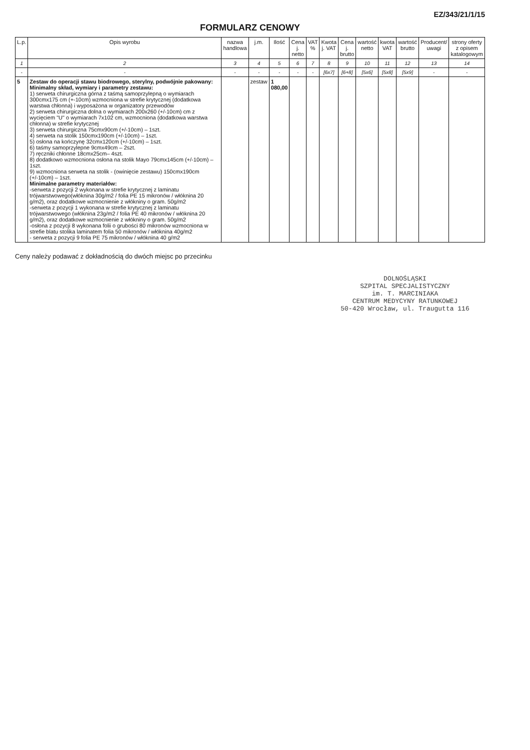EZ/343/21/1/15
FORMULARZ CENOWY
| L.p. | Opis wyrobu | nazwa handlowa | j.m. | Ilość | Cena j. netto | VAT % | Kwota j. VAT | Cena j. brutto | wartość netto | kwota VAT | wartość brutto | Producent/ uwagi | strony oferty z opisem katalogowym |
| --- | --- | --- | --- | --- | --- | --- | --- | --- | --- | --- | --- | --- | --- |
| 1 | 2 | 3 | 4 | 5 | 6 | 7 | 8 | 9 | 10 | 11 | 12 | 13 | 14 |
| - | - | - | - | - | - | - | [6x7] | [6+8] | [5x6] | [5x8] | [5x9] | - | - |
| 5 | Zestaw do operacji stawu biodrowego, sterylny, podwójnie pakowany: Minimalny skład, wymiary i parametry zestawu: 1) serweta chirurgiczna górna z taśmą samoprzylepną o wymiarach 300cmx175 cm (+-10cm) wzmocniona w strefie krytycznej (dodatkowa warstwa chłonna) i wyposażona w organizatory przewodów 2) serweta chirurgiczna dolna o wymiarach 200x260 (+/-10cm) cm z wycięciem "U" o wymiarach 7x102 cm, wzmocniona (dodatkowa warstwa chłonna) w strefie krytycznej 3) serweta chirurgiczna 75cmx90cm (+/-10cm) – 1szt. 4) serweta na stolik 150cmx190cm (+/-10cm) – 1szt. 5) osłona na kończynę 32cmx120cm (+/-10cm) – 1szt. 6) taśmy samoprzylepne 9cmx49cm – 2szt. 7) ręczniki chłonne 18cmx25cm– 4szt. 8) dodatkowo wzmocniona osłona na stolik Mayo 79cmx145cm (+/-10cm) – 1szt. 9) wzmocniona serweta na stolik - (owinięcie zestawu) 150cmx190cm (+/-10cm) – 1szt. Minimalne parametry materiałów: -serweta z pozycji 2 wykonana w strefie krytycznej z laminatu trójwarstwowego(włóknina 30g/m2 / folia PE 15 mikronów / włóknina 20 g/m2), oraz dodatkowe wzmocnienie z włókniny o gram. 50g/m2 -serweta z pozycji 1 wykonana w strefie krytycznej z laminatu trójwarstwowego (włóknina 23g/m2 / folia PE 40 mikronów / włóknina 20 g/m2), oraz dodatkowe wzmocnienie z włókniny o gram. 50g/m2 -osłona z pozycji 8 wykonana folii o grubości 80 mikronów wzmocniona w strefie blatu stolika laminatem folia 50 mikronów / włóknina 40g/m2 - serweta z pozycji 9 folia PE 75 mikronów / włóknina 40 g/m2 | | zestaw | 1 080,00 | | | | | | | | | |
Ceny należy podawać z dokładnością do dwóch miejsc po przecinku
DOLNOŚLĄSKI
SZPITAL SPECJALISTYCZNY
im. T. MARCINIAKA
CENTRUM MEDYCYNY RATUNKOWEJ
50-420 Wrocław, ul. Traugutta 116